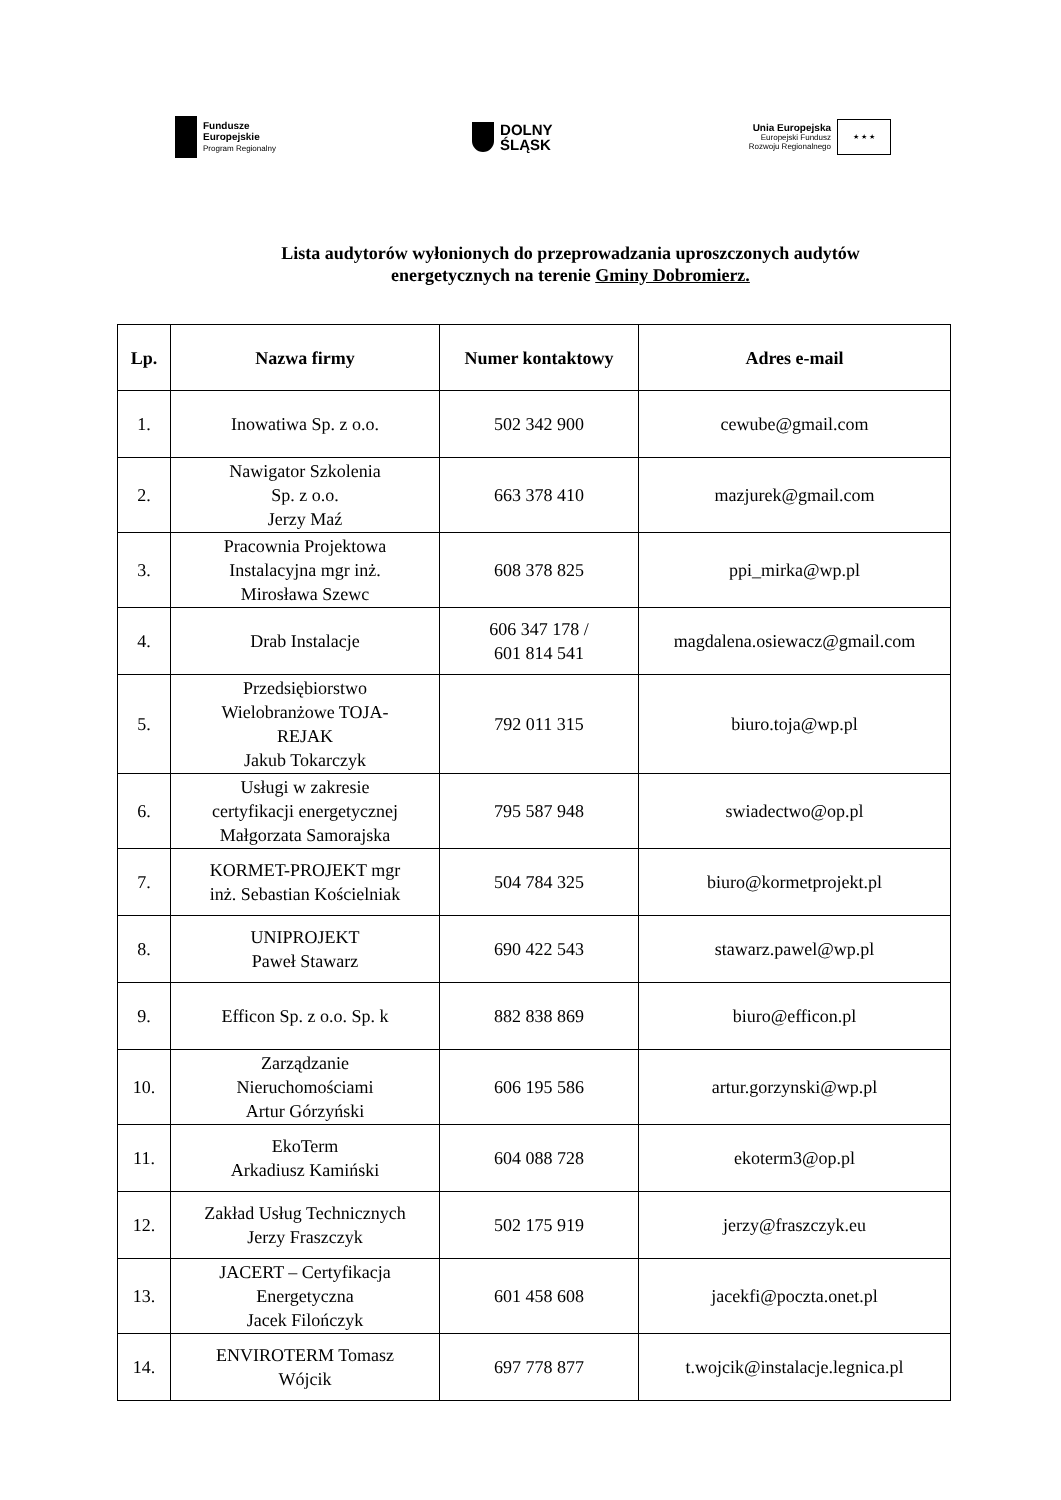Fundusze
Europejskie
Program Regionalny
DOLNY
ŚLĄSK
Unia Europejska
Europejski Fundusz
Rozwoju Regionalnego
★ ★ ★
Lista audytorów wyłonionych do przeprowadzania uproszczonych audytów
energetycznych na terenie Gminy Dobromierz.
| Lp. | Nazwa firmy | Numer kontaktowy | Adres e-mail |
| --- | --- | --- | --- |
| 1. | Inowatiwa Sp. z o.o. | 502 342 900 | cewube@gmail.com |
| 2. | Nawigator Szkolenia Sp. z o.o. Jerzy Maź | 663 378 410 | mazjurek@gmail.com |
| 3. | Pracownia Projektowa Instalacyjna mgr inż. Mirosława Szewc | 608 378 825 | ppi_mirka@wp.pl |
| 4. | Drab Instalacje | 606 347 178 / 601 814 541 | magdalena.osiewacz@gmail.com |
| 5. | Przedsiębiorstwo Wielobranżowe TOJA- REJAK Jakub Tokarczyk | 792 011 315 | biuro.toja@wp.pl |
| 6. | Usługi w zakresie certyfikacji energetycznej Małgorzata Samorajska | 795 587 948 | swiadectwo@op.pl |
| 7. | KORMET-PROJEKT mgr inż. Sebastian Kościelniak | 504 784 325 | biuro@kormetprojekt.pl |
| 8. | UNIPROJEKT Paweł Stawarz | 690 422 543 | stawarz.pawel@wp.pl |
| 9. | Efficon Sp. z o.o. Sp. k | 882 838 869 | biuro@efficon.pl |
| 10. | Zarządzanie Nieruchomościami Artur Górzyński | 606 195 586 | artur.gorzynski@wp.pl |
| 11. | EkoTerm Arkadiusz Kamiński | 604 088 728 | ekoterm3@op.pl |
| 12. | Zakład Usług Technicznych Jerzy Fraszczyk | 502 175 919 | jerzy@fraszczyk.eu |
| 13. | JACERT – Certyfikacja Energetyczna Jacek Filończyk | 601 458 608 | jacekfi@poczta.onet.pl |
| 14. | ENVIROTERM Tomasz Wójcik | 697 778 877 | t.wojcik@instalacje.legnica.pl |